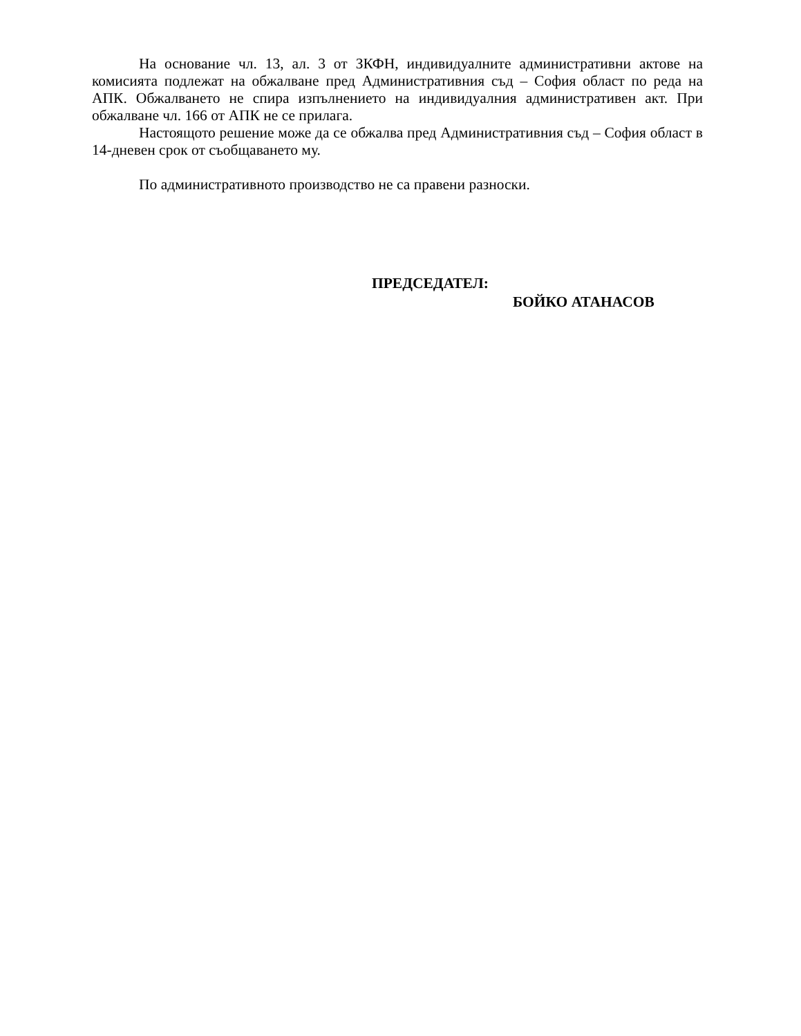На основание чл. 13, ал. 3 от ЗКФН, индивидуалните административни актове на комисията подлежат на обжалване пред Административния съд – София област по реда на АПК. Обжалването не спира изпълнението на индивидуалния административен акт. При обжалване чл. 166 от АПК не се прилага.
Настоящото решение може да се обжалва пред Административния съд – София област в 14-дневен срок от съобщаването му.
По административното производство не са правени разноски.
ПРЕДСЕДАТЕЛ:
БОЙКО АТАНАСОВ